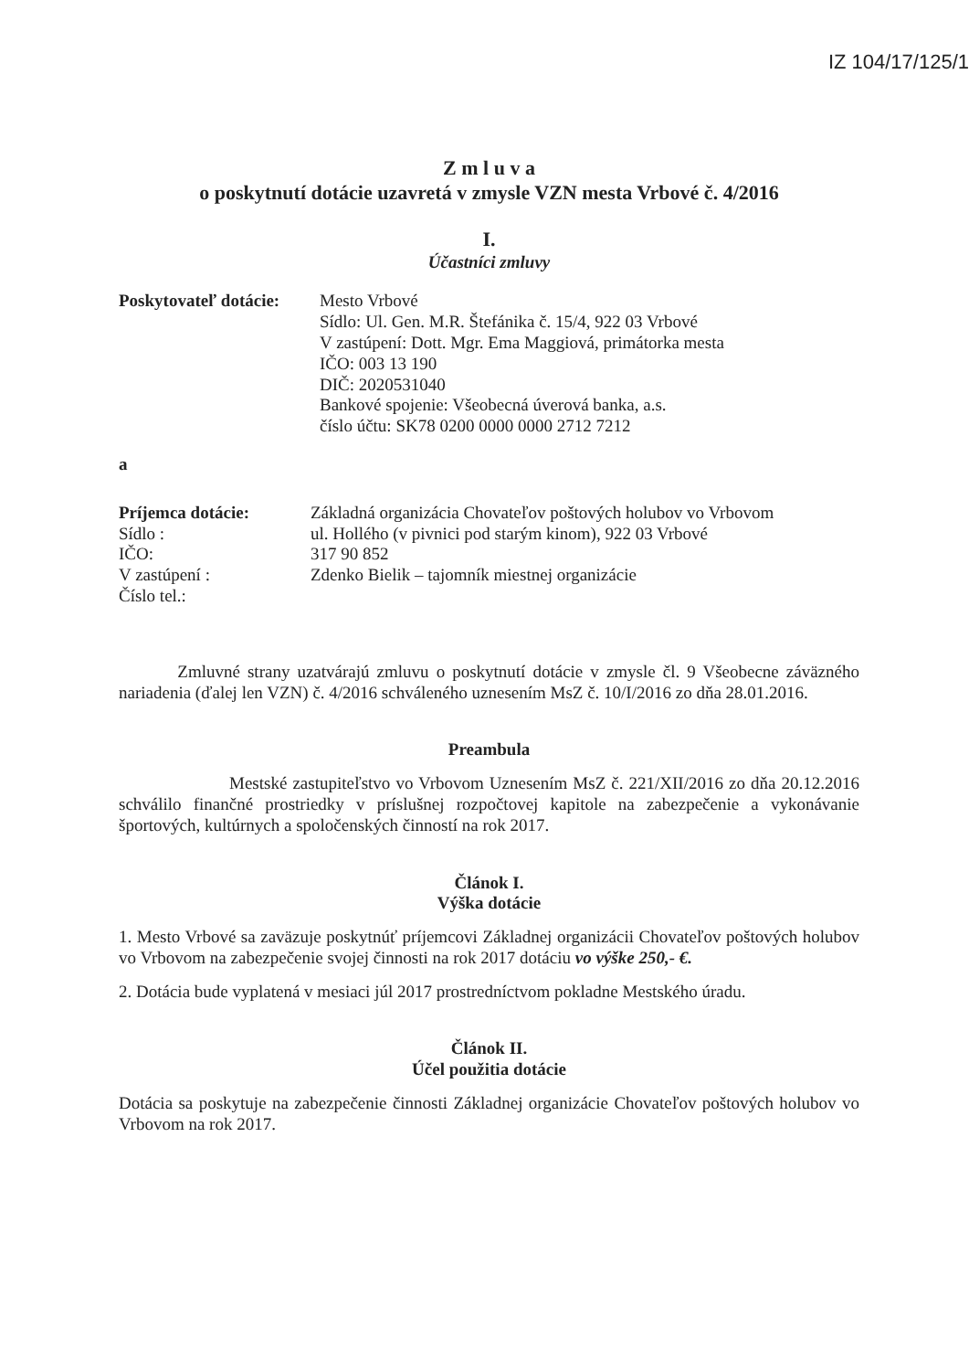IZ 104/17/125/1
Z m l u v a
o poskytnutí dotácie uzavretá v zmysle VZN mesta Vrbové č. 4/2016
I.
Účastníci zmluvy
Poskytovateľ dotácie:
Mesto Vrbové
Sídlo: Ul. Gen. M.R. Štefánika č. 15/4, 922 03 Vrbové
V zastúpení: Dott. Mgr. Ema Maggiová, primátorka mesta
IČO: 003 13 190
DIČ: 2020531040
Bankové spojenie: Všeobecná úverová banka, a.s.
číslo účtu: SK78 0200 0000 0000 2712 7212
a
Príjemca dotácie:
Sídlo :
IČO:
V zastúpení :
Číslo tel.:
Základná organizácia Chovateľov poštových holubov vo Vrbovom
ul. Hollého (v pivnici pod starým kinom), 922 03 Vrbové
317 90 852
Zdenko Bielik – tajomník miestnej organizácie
Zmluvné strany uzatvárajú zmluvu o poskytnutí dotácie v zmysle čl. 9 Všeobecne záväzného nariadenia (ďalej len VZN) č. 4/2016 schváleného uznesením MsZ č. 10/I/2016 zo dňa 28.01.2016.
Preambula
Mestské zastupiteľstvo vo Vrbovom Uznesením MsZ č. 221/XII/2016 zo dňa 20.12.2016 schválilo finančné prostriedky v príslušnej rozpočtovej kapitole na zabezpečenie a vykonávanie športových, kultúrnych a spoločenských činností na rok 2017.
Článok I.
Výška dotácie
1. Mesto Vrbové sa zaväzuje poskytnúť príjemcovi Základnej organizácii Chovateľov poštových holubov vo Vrbovom na zabezpečenie svojej činnosti na rok 2017 dotáciu vo výške 250,- €.
2. Dotácia bude vyplatená v mesiaci júl 2017 prostredníctvom pokladne Mestského úradu.
Článok II.
Účel použitia dotácie
Dotácia sa poskytuje na zabezpečenie činnosti Základnej organizácie Chovateľov poštových holubov vo Vrbovom na rok 2017.